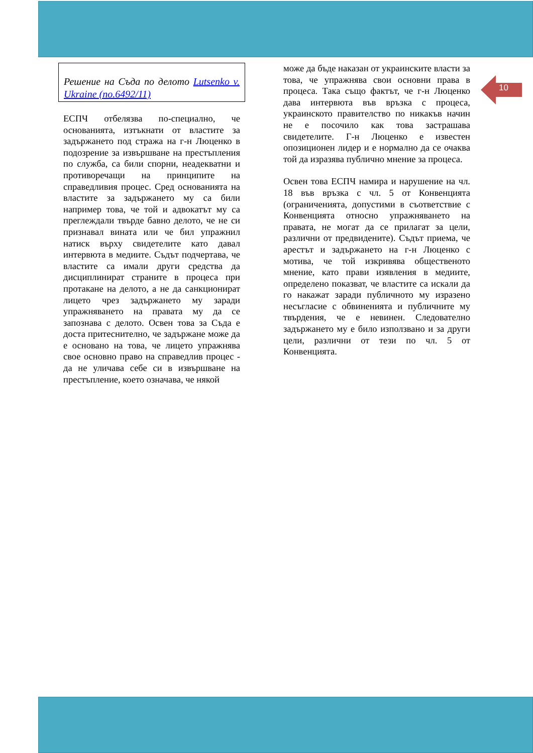10
Решение на Съда по делото Lutsenko v. Ukraine (no.6492/11)
ЕСПЧ отбелязва по-специално, че основанията, изтъкнати от властите за задържането под стража на г-н Люценко в подозрение за извършване на престъпления по служба, са били спорни, неадекватни и противоречащи на принципите на справедливия процес. Сред основанията на властите за задържането му са били например това, че той и адвокатът му са преглеждали твърде бавно делото, че не си признавал вината или че бил упражнил натиск върху свидетелите като давал интервюта в медиите. Съдът подчертава, че властите са имали други средства да дисциплинират страните в процеса при протакане на делото, а не да санкционират лицето чрез задържането му заради упражняването на правата му да се запознава с делото. Освен това за Съда е доста притеснително, че задържане може да е основано на това, че лицето упражнява свое основно право на справедлив процес - да не уличава себе си в извършване на престъпление, което означава, че някой
може да бъде наказан от украинските власти за това, че упражнява свои основни права в процеса. Така също фактът, че г-н Люценко дава интервюта във връзка с процеса, украинското правителство по никакъв начин не е посочило как това застрашава свидетелите. Г-н Люценко е известен опозиционен лидер и е нормално да се очаква той да изразява публично мнение за процеса.
Освен това ЕСПЧ намира и нарушение на чл. 18 във връзка с чл. 5 от Конвенцията (ограниченията, допустими в съответствие с Конвенцията относно упражняването на правата, не могат да се прилагат за цели, различни от предвидените). Съдът приема, че арестът и задържането на г-н Люценко с мотива, че той изкривява общественото мнение, като прави изявления в медиите, определено показват, че властите са искали да го накажат заради публичното му изразено несъгласие с обвиненията и публичните му твърдения, че е невинен. Следователно задържането му е било използвано и за други цели, различни от тези по чл. 5 от Конвенцията.